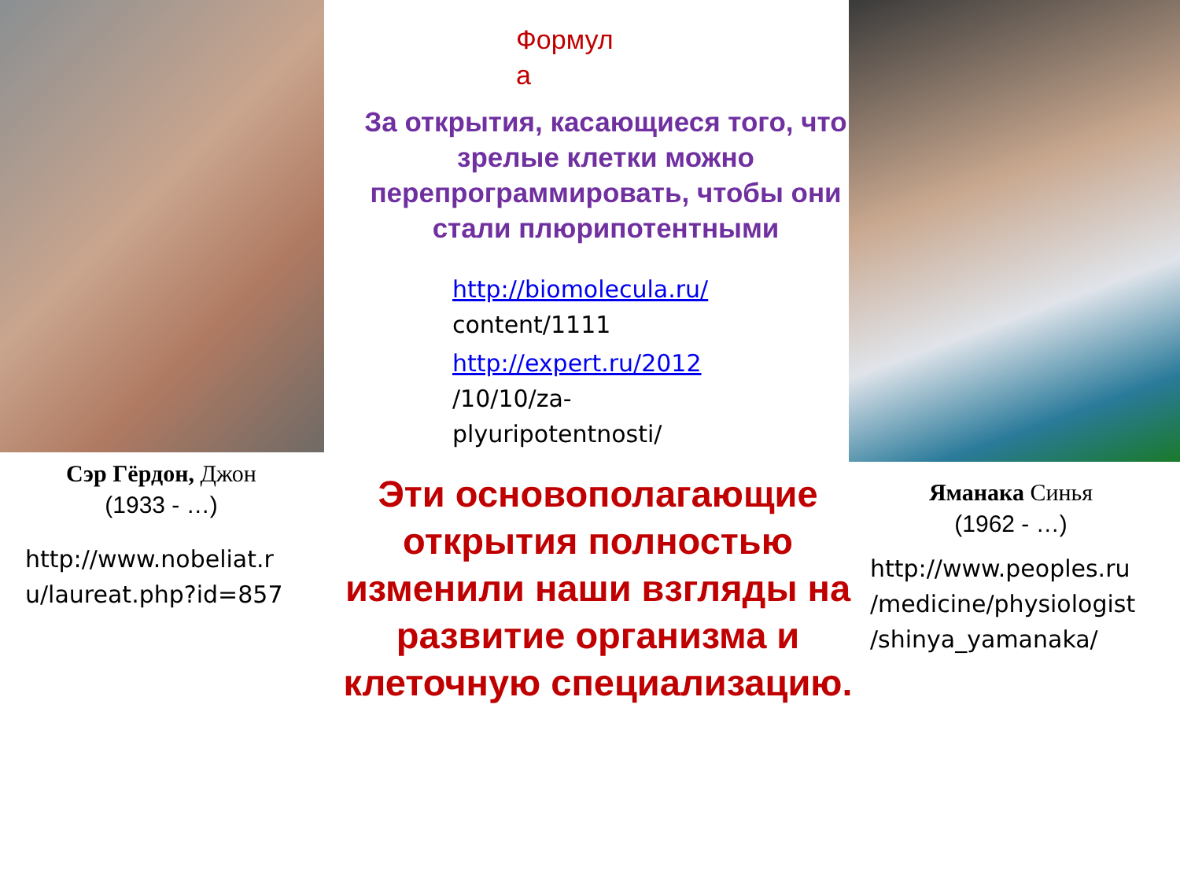Формул
а
За открытия, касающиеся того, что зрелые клетки можно перепрограммировать, чтобы они стали плюрипотентными
http://biomolecula.ru/
content/1111
http://expert.ru/2012
/10/10/za-
plyuripotentnosti/
Сэр Гёрдон, Джон
(1933 - …)
http://www.nobeliat.r
u/laureat.php?id=857
Эти основополагающие открытия полностью изменили наши взгляды на развитие организма и клеточную специализацию.
Яманака Синья
(1962 - …)
http://www.peoples.ru
/medicine/physiologist
/shinya_yamanaka/